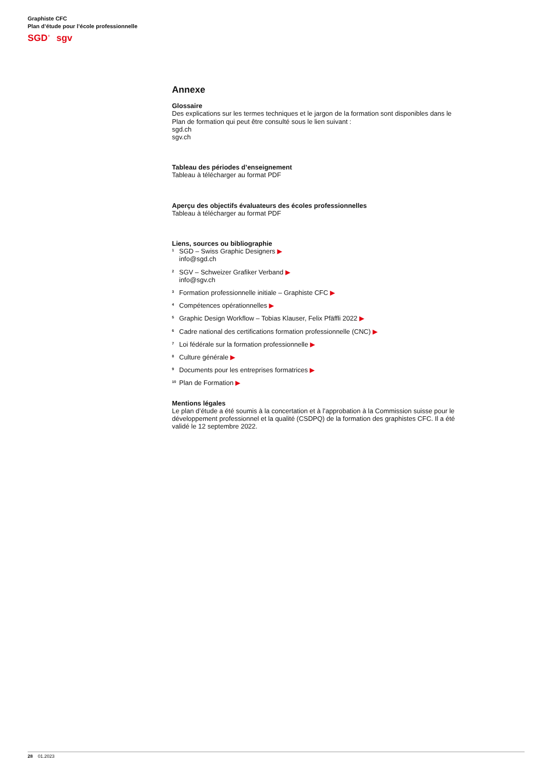Graphiste CFC
Plan d’étude pour l’école professionnelle
SGD<sup>+</sup> sgv
Annexe
Glossaire
Des explications sur les termes techniques et le jargon de la formation sont disponibles dans le Plan de formation qui peut être consulté sous le lien suivant :
sgd.ch
sgv.ch
Tableau des périodes d’enseignement
Tableau à télécharger au format PDF
Aperçu des objectifs évaluateurs des écoles professionnelles
Tableau à télécharger au format PDF
Liens, sources ou bibliographie
1 SGD – Swiss Graphic Designers ▶
info@sgd.ch
2 SGV – Schweizer Grafiker Verband ▶
info@sgv.ch
3 Formation professionnelle initiale – Graphiste CFC ▶
4 Compétences opérationnelles ▶
5 Graphic Design Workflow – Tobias Klauser, Felix Pfäffli 2022 ▶
6 Cadre national des certifications formation professionnelle (CNC) ▶
7 Loi fédérale sur la formation professionnelle ▶
8 Culture générale ▶
9 Documents pour les entreprises formatrices ▶
10 Plan de Formation ▶
Mentions légales
Le plan d’étude a été soumis à la concertation et à l’approbation à la Commission suisse pour le développement professionnel et la qualité (CSDPQ) de la formation des graphistes CFC. Il a été validé le 12 septembre 2022.
28 01.2023